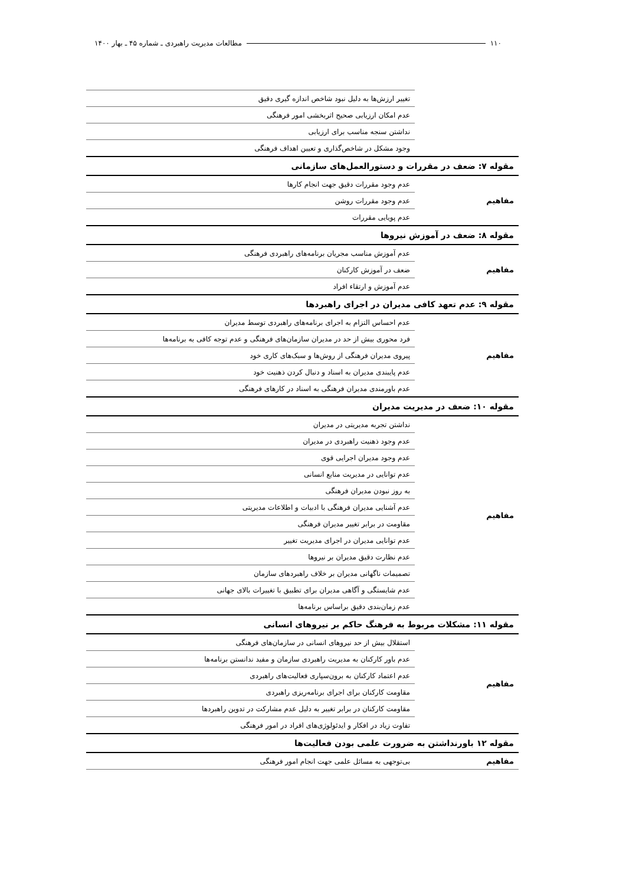۱۱۰ مطالعات مدیریت راهبردی ـ شماره ۴۵ ـ بهار ۱۴۰۰
| | تغییر ارزش‌ها به دلیل نبود شاخص اندازه گیری دقیق |
| | عدم امکان ارزیابی صحیح اثربخشی امور فرهنگی |
| | نداشتن سنجه مناسب برای ارزیابی |
| | وجود مشکل در شاخص‌گذاری و تعیین اهداف فرهنگی |
| مقوله ۷: ضعف در مقررات و دستورالعمل‌های سازمانی | |
| مفاهیم | عدم وجود مقررات دقیق جهت انجام کارها |
| | عدم وجود مقررات روشن |
| | عدم پویایی مقررات |
| مقوله ۸: ضعف در آموزش نیروها | |
| مفاهیم | عدم آموزش مناسب مجریان برنامه‌های راهبردی فرهنگی |
| | ضعف در آموزش کارکنان |
| | عدم آموزش و ارتقاء افراد |
| مقوله ۹: عدم تعهد کافی مدیران در اجرای راهبردها | |
| مفاهیم | عدم احساس التزام به اجرای برنامه‌های راهبردی توسط مدیران |
| | فرد محوری بیش از حد در مدیران سازمان‌های فرهنگی و عدم توجه کافی به برنامه‌ها |
| | پیروی مدیران فرهنگی از روش‌ها و سبک‌های کاری خود |
| | عدم پایبندی مدیران به اسناد و دنبال کردن ذهنیت خود |
| | عدم باورمندی مدیران فرهنگی به اسناد در کارهای فرهنگی |
| مقوله ۱۰: ضعف در مدیریت مدیران | |
| مفاهیم | نداشتن تجربه مدیریتی در مدیران |
| | عدم وجود ذهنیت راهبردی در مدیران |
| | عدم وجود مدیران اجرایی قوی |
| | عدم توانایی در مدیریت منابع انسانی |
| | به روز نبودن مدیران فرهنگی |
| | عدم آشنایی مدیران فرهنگی با ادبیات و اطلاعات مدیریتی |
| | مقاومت در برابر تغییر مدیران فرهنگی |
| | عدم توانایی مدیران در اجرای مدیریت تغییر |
| | عدم نظارت دقیق مدیران بر نیروها |
| | تصمیمات ناگهانی مدیران بر خلاف راهبردهای سازمان |
| | عدم شایستگی و آگاهی مدیران برای تطبیق با تغییرات بالای جهانی |
| | عدم زمان‌بندی دقیق براساس برنامه‌ها |
| مقوله ۱۱: مشکلات مربوط به فرهنگ حاکم بر نیروهای انسانی | |
| مفاهیم | استقلال بیش از حد نیروهای انسانی در سازمان‌های فرهنگی |
| | عدم باور کارکنان به مدیریت راهبردی سازمان و مفید ندانستن برنامه‌ها |
| | عدم اعتماد کارکنان به برون‌سپاری فعالیت‌های راهبردی |
| | مقاومت کارکنان برای اجرای برنامه‌ریزی راهبردی |
| | مقاومت کارکنان در برابر تغییر به دلیل عدم مشارکت در تدوین راهبردها |
| | تفاوت زیاد در افکار و ایدئولوژی‌های افراد در امور فرهنگی |
| مقوله ۱۲ باورنداشتن به ضرورت علمی بودن فعالیت‌ها | |
| مفاهیم | بی‌توجهی به مسائل علمی جهت انجام امور فرهنگی |